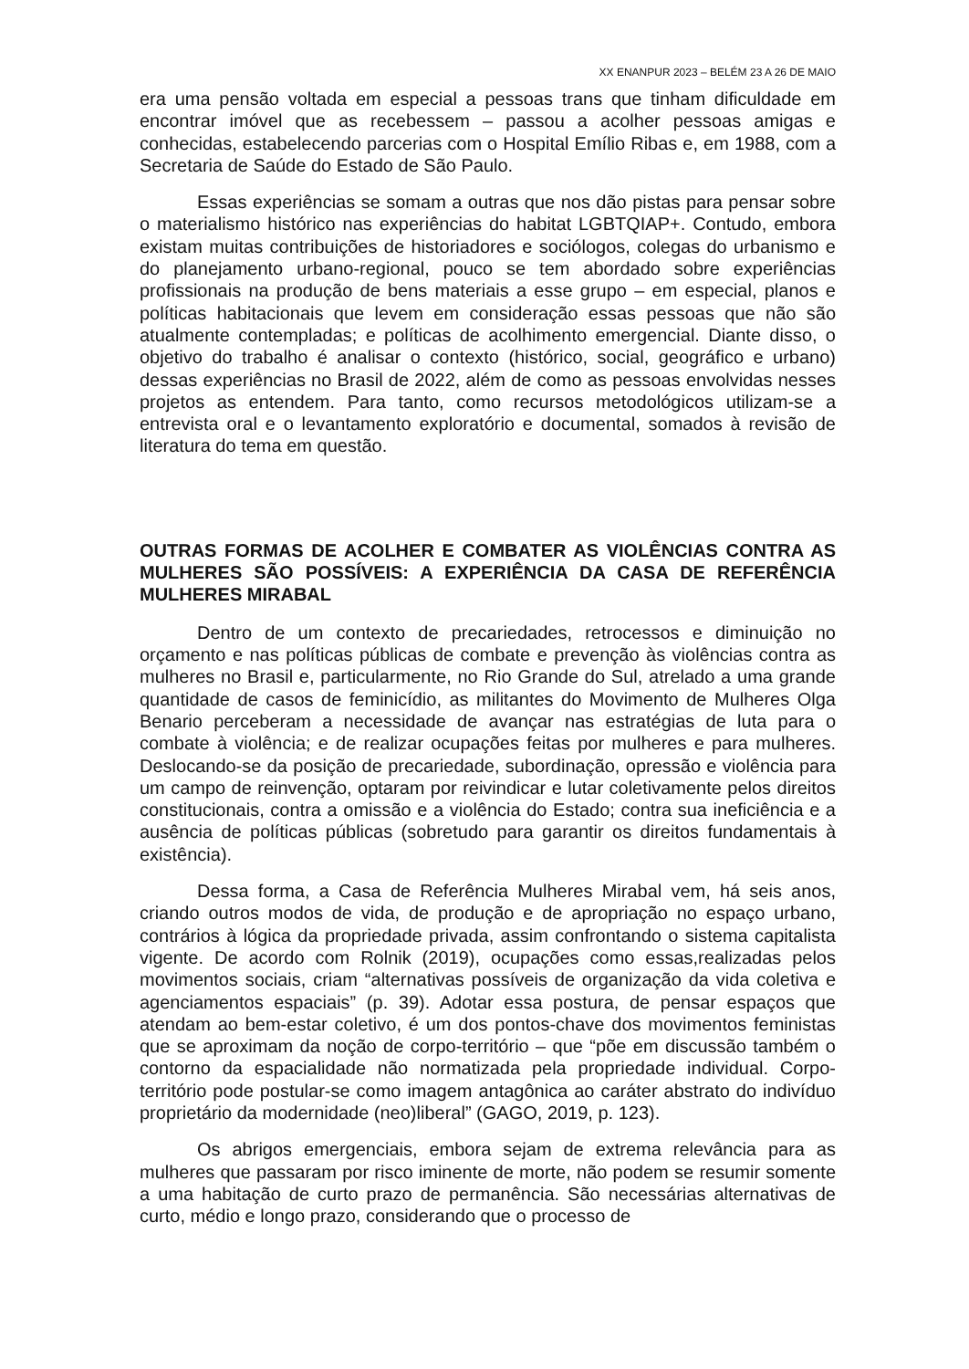XX ENANPUR 2023 – BELÉM 23 A 26 DE MAIO
era uma pensão voltada em especial a pessoas trans que tinham dificuldade em encontrar imóvel que as recebessem – passou a acolher pessoas amigas e conhecidas, estabelecendo parcerias com o Hospital Emílio Ribas e, em 1988, com a Secretaria de Saúde do Estado de São Paulo.
Essas experiências se somam a outras que nos dão pistas para pensar sobre o materialismo histórico nas experiências do habitat LGBTQIAP+. Contudo, embora existam muitas contribuições de historiadores e sociólogos, colegas do urbanismo e do planejamento urbano-regional, pouco se tem abordado sobre experiências profissionais na produção de bens materiais a esse grupo – em especial, planos e políticas habitacionais que levem em consideração essas pessoas que não são atualmente contempladas; e políticas de acolhimento emergencial. Diante disso, o objetivo do trabalho é analisar o contexto (histórico, social, geográfico e urbano) dessas experiências no Brasil de 2022, além de como as pessoas envolvidas nesses projetos as entendem. Para tanto, como recursos metodológicos utilizam-se a entrevista oral e o levantamento exploratório e documental, somados à revisão de literatura do tema em questão.
OUTRAS FORMAS DE ACOLHER E COMBATER AS VIOLÊNCIAS CONTRA AS MULHERES SÃO POSSÍVEIS: A EXPERIÊNCIA DA CASA DE REFERÊNCIA MULHERES MIRABAL
Dentro de um contexto de precariedades, retrocessos e diminuição no orçamento e nas políticas públicas de combate e prevenção às violências contra as mulheres no Brasil e, particularmente, no Rio Grande do Sul, atrelado a uma grande quantidade de casos de feminicídio, as militantes do Movimento de Mulheres Olga Benario perceberam a necessidade de avançar nas estratégias de luta para o combate à violência; e de realizar ocupações feitas por mulheres e para mulheres. Deslocando-se da posição de precariedade, subordinação, opressão e violência para um campo de reinvenção, optaram por reivindicar e lutar coletivamente pelos direitos constitucionais, contra a omissão e a violência do Estado; contra sua ineficiência e a ausência de políticas públicas (sobretudo para garantir os direitos fundamentais à existência).
Dessa forma, a Casa de Referência Mulheres Mirabal vem, há seis anos, criando outros modos de vida, de produção e de apropriação no espaço urbano, contrários à lógica da propriedade privada, assim confrontando o sistema capitalista vigente. De acordo com Rolnik (2019), ocupações como essas,realizadas pelos movimentos sociais, criam “alternativas possíveis de organização da vida coletiva e agenciamentos espaciais” (p. 39). Adotar essa postura, de pensar espaços que atendam ao bem-estar coletivo, é um dos pontos-chave dos movimentos feministas que se aproximam da noção de corpo-território – que “põe em discussão também o contorno da espacialidade não normatizada pela propriedade individual. Corpo-território pode postular-se como imagem antagônica ao caráter abstrato do indivíduo proprietário da modernidade (neo)liberal” (GAGO, 2019, p. 123).
Os abrigos emergenciais, embora sejam de extrema relevância para as mulheres que passaram por risco iminente de morte, não podem se resumir somente a uma habitação de curto prazo de permanência. São necessárias alternativas de curto, médio e longo prazo, considerando que o processo de